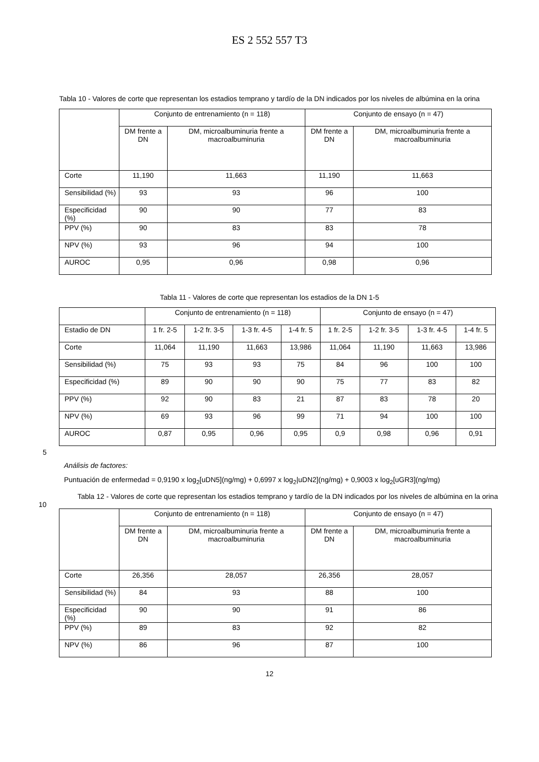ES 2 552 557 T3
Tabla 10 - Valores de corte que representan los estadios temprano y tardío de la DN indicados por los niveles de albúmina en la orina
| | Conjunto de entrenamiento (n = 118) | | Conjunto de ensayo (n = 47) | |
| --- | --- | --- | --- | --- |
| | DM frente a DN | DM, microalbuminuria frente a macroalbuminuria | DM frente a DN | DM, microalbuminuria frente a macroalbuminuria |
| Corte | 11,190 | 11,663 | 11,190 | 11,663 |
| Sensibilidad (%) | 93 | 93 | 96 | 100 |
| Especificidad (%) | 90 | 90 | 77 | 83 |
| PPV (%) | 90 | 83 | 83 | 78 |
| NPV (%) | 93 | 96 | 94 | 100 |
| AUROC | 0,95 | 0,96 | 0,98 | 0,96 |
Tabla 11 - Valores de corte que representan los estadios de la DN 1-5
| | Conjunto de entrenamiento (n = 118) | | | | Conjunto de ensayo (n = 47) | | | |
| --- | --- | --- | --- | --- | --- | --- | --- | --- |
| Estadio de DN | 1 fr. 2-5 | 1-2 fr. 3-5 | 1-3 fr. 4-5 | 1-4 fr. 5 | 1 fr. 2-5 | 1-2 fr. 3-5 | 1-3 fr. 4-5 | 1-4 fr. 5 |
| Corte | 11,064 | 11,190 | 11,663 | 13,986 | 11,064 | 11,190 | 11,663 | 13,986 |
| Sensibilidad (%) | 75 | 93 | 93 | 75 | 84 | 96 | 100 | 100 |
| Especificidad (%) | 89 | 90 | 90 | 90 | 75 | 77 | 83 | 82 |
| PPV (%) | 92 | 90 | 83 | 21 | 87 | 83 | 78 | 20 |
| NPV (%) | 69 | 93 | 96 | 99 | 71 | 94 | 100 | 100 |
| AUROC | 0,87 | 0,95 | 0,96 | 0,95 | 0,9 | 0,98 | 0,96 | 0,91 |
5
Análisis de factores:
Puntuación de enfermedad = 0,9190 x log<sub>2</sub>[uDN5](ng/mg) + 0,6997 x log<sub>2</sub>|uDN2](ng/mg) + 0,9003 x log<sub>2</sub>[uGR3](ng/mg)
10
Tabla 12 - Valores de corte que representan los estadios temprano y tardío de la DN indicados por los niveles de albúmina en la orina
| | Conjunto de entrenamiento (n = 118) | | Conjunto de ensayo (n = 47) | |
| --- | --- | --- | --- | --- |
| | DM frente a DN | DM, microalbuminuria frente a macroalbuminuria | DM frente a DN | DM, microalbuminuria frente a macroalbuminuria |
| Corte | 26,356 | 28,057 | 26,356 | 28,057 |
| Sensibilidad (%) | 84 | 93 | 88 | 100 |
| Especificidad (%) | 90 | 90 | 91 | 86 |
| PPV (%) | 89 | 83 | 92 | 82 |
| NPV (%) | 86 | 96 | 87 | 100 |
12